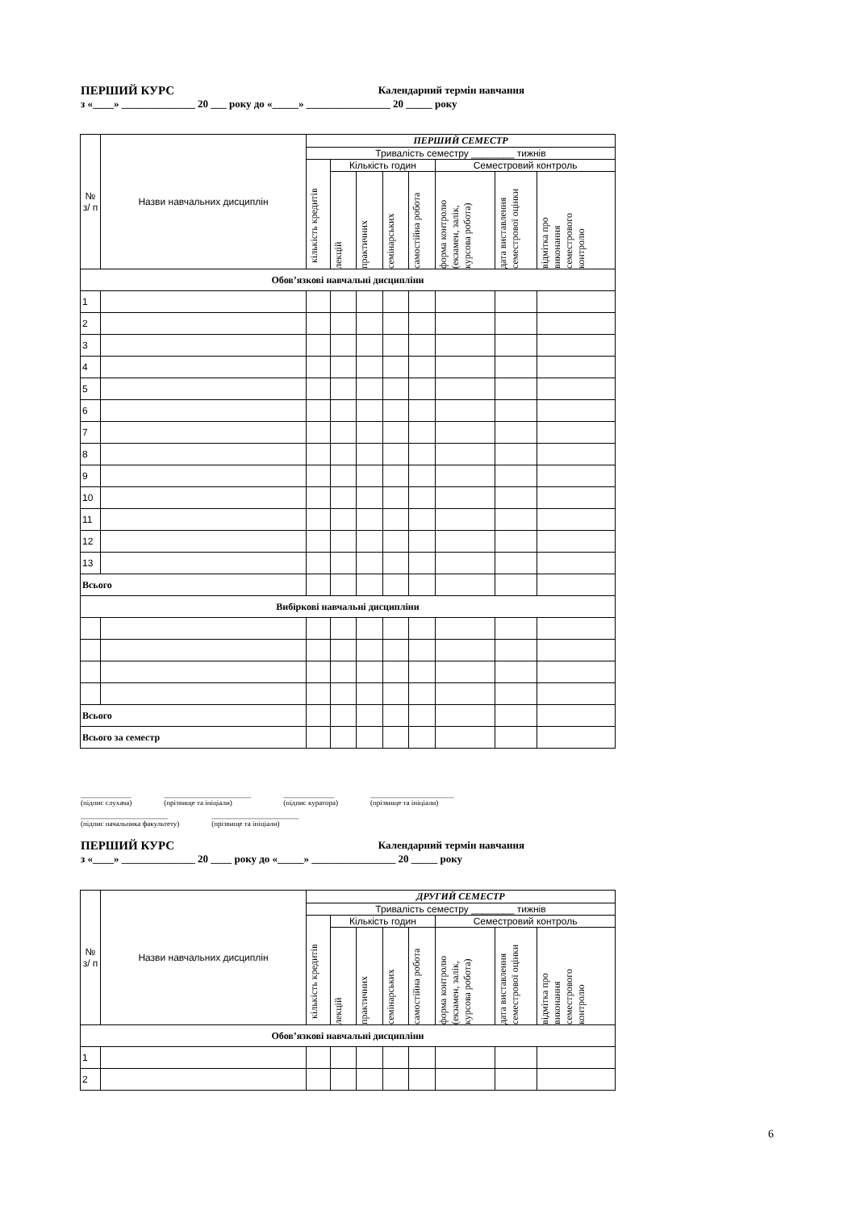ПЕРШИЙ КУРС Календарний термін навчання
з «____» ______________ 20 ___ року до «_____» ________________ 20 _____ року
| № з/ п | Назви навчальних дисциплін | ПЕРШИЙ СЕМЕСТР | | | | | | | |
| --- | --- | --- | --- | --- | --- | --- | --- | --- | --- |
| | | Тривалість семестру ________ тижнів | | | | | | | |
| | | кількість кредитів | Кількість годин | | | | Семестровий контроль | | |
| | | | лекцій | практичних | семінарських | самостійна робота | форма контролю (екзамен, залік, курсова робота) | дата виставлення семестрової оцінки | відмітка про виконання семестрового контролю |
| Обов’язкові навчальні дисципліни | | | | | | | | | |
| 1 | | | | | | | | | |
| 2 | | | | | | | | | |
| 3 | | | | | | | | | |
| 4 | | | | | | | | | |
| 5 | | | | | | | | | |
| 6 | | | | | | | | | |
| 7 | | | | | | | | | |
| 8 | | | | | | | | | |
| 9 | | | | | | | | | |
| 10 | | | | | | | | | |
| 11 | | | | | | | | | |
| 12 | | | | | | | | | |
| 13 | | | | | | | | | |
| Всього | | | | | | | | | |
| Вибіркові навчальні дисципліни | | | | | | | | | |
| Всього | | | | | | | | | |
| Всього за семестр | | | | | | | | | |
______________
(підпис слухача) ________________________
(прізвище та ініціали) ______________
(підпис куратора) _______________________
(прізвище та ініціали)
________________________
(підпис начальника факультету) ________________________
(прізвище та ініціали)
ПЕРШИЙ КУРС Календарний термін навчання
з «____» ______________ 20 ____ року до «_____» ________________ 20 _____ року
| № з/ п | Назви навчальних дисциплін | ДРУГИЙ СЕМЕСТР | | | | | | | |
| --- | --- | --- | --- | --- | --- | --- | --- | --- | --- |
| | | Тривалість семестру ________ тижнів | | | | | | | |
| | | кількість кредитів | Кількість годин | | | | Семестровий контроль | | |
| | | | лекцій | практичних | семінарських | самостійна робота | форма контролю (екзамен, залік, курсова робота) | дата виставлення семестрової оцінки | відмітка про виконання семестрового контролю |
| Обов’язкові навчальні дисципліни | | | | | | | | | |
| 1 | | | | | | | | | |
| 2 | | | | | | | | | |
6